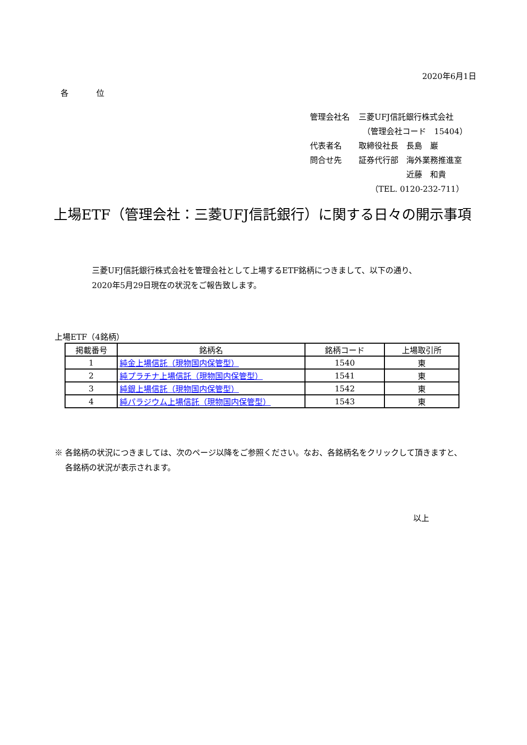2020年6月1日
各　　　位
| 管理会社名 | 三菱UFJ信託銀行株式会社 |
| | （管理会社コード 15404） |
| 代表者名 | 取締役社長 長島 巖 |
| 問合せ先 | 証券代行部 海外業務推進室 |
| | 近藤 和貴 |
| | （TEL. 0120-232-711） |
上場ETF（管理会社：三菱UFJ信託銀行）に関する日々の開示事項
三菱UFJ信託銀行株式会社を管理会社として上場するETF銘柄につきまして、以下の通り、
2020年5月29日現在の状況をご報告致します。
上場ETF（4銘柄）
| 掲載番号 | 銘柄名 | 銘柄コード | 上場取引所 |
| --- | --- | --- | --- |
| 1 | 純金上場信託（現物国内保管型） | 1540 | 東 |
| 2 | 純プラチナ上場信託（現物国内保管型） | 1541 | 東 |
| 3 | 純銀上場信託（現物国内保管型） | 1542 | 東 |
| 4 | 純パラジウム上場信託（現物国内保管型） | 1543 | 東 |
※ 各銘柄の状況につきましては、次のページ以降をご参照ください。なお、各銘柄名をクリックして頂きますと、
　 各銘柄の状況が表示されます。
以上